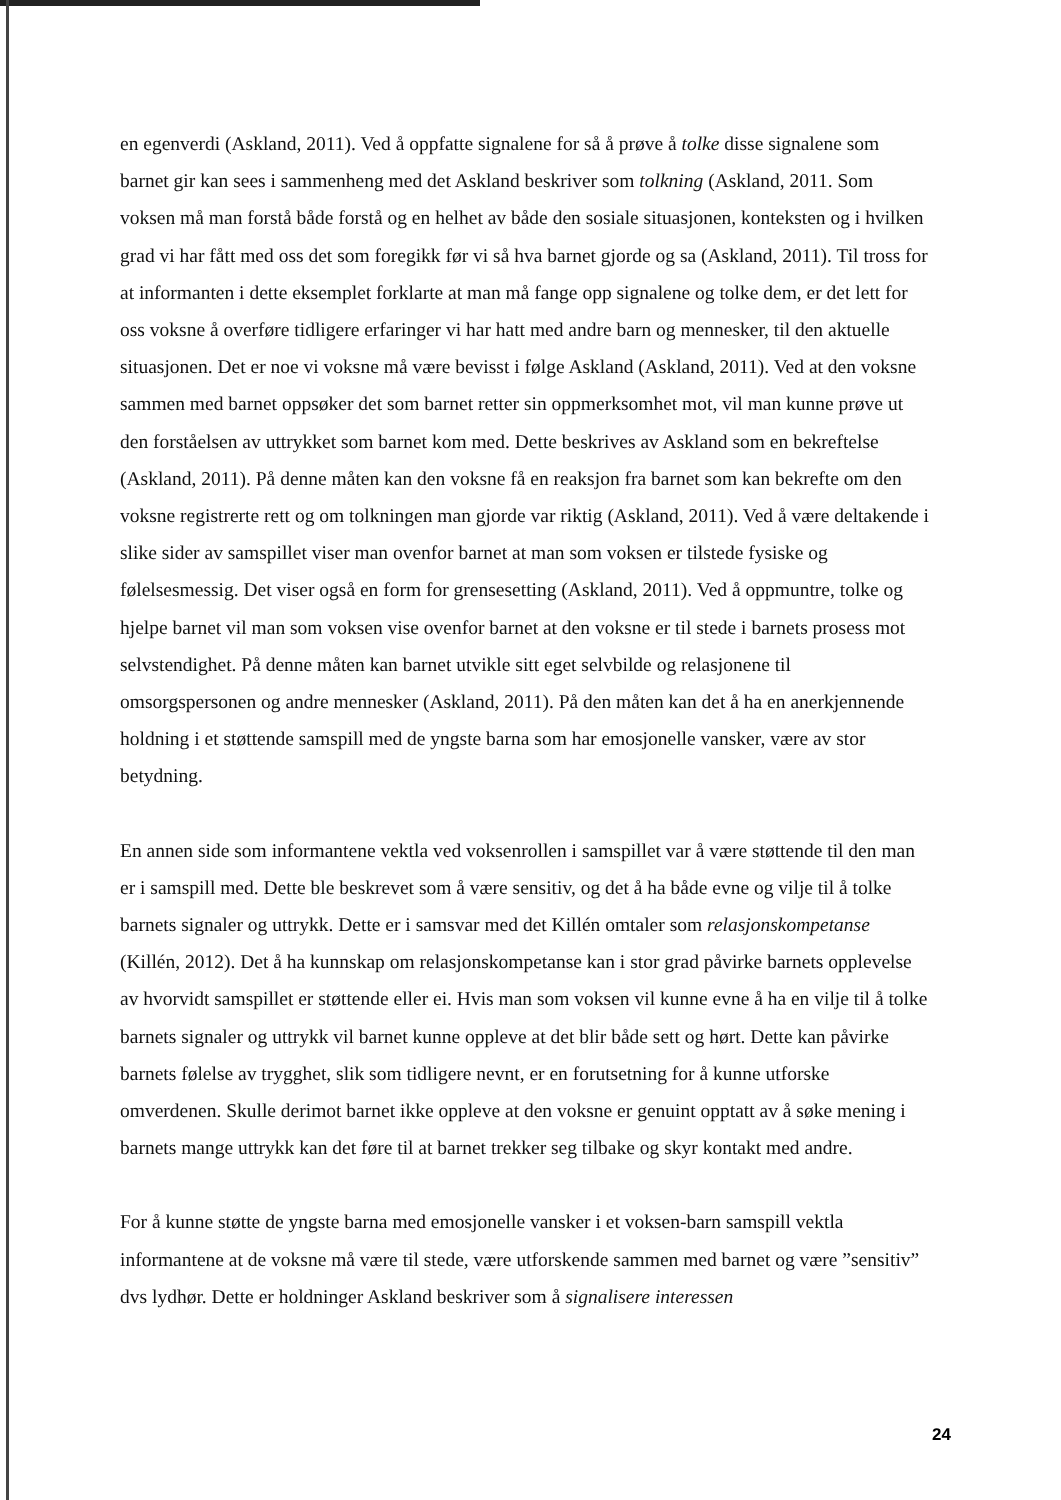en egenverdi (Askland, 2011). Ved å oppfatte signalene for så å prøve å tolke disse signalene som barnet gir kan sees i sammenheng med det Askland beskriver som tolkning (Askland, 2011. Som voksen må man forstå både forstå og en helhet av både den sosiale situasjonen, konteksten og i hvilken grad vi har fått med oss det som foregikk før vi så hva barnet gjorde og sa (Askland, 2011). Til tross for at informanten i dette eksemplet forklarte at man må fange opp signalene og tolke dem, er det lett for oss voksne å overføre tidligere erfaringer vi har hatt med andre barn og mennesker, til den aktuelle situasjonen. Det er noe vi voksne må være bevisst i følge Askland (Askland, 2011). Ved at den voksne sammen med barnet oppsøker det som barnet retter sin oppmerksomhet mot, vil man kunne prøve ut den forståelsen av uttrykket som barnet kom med. Dette beskrives av Askland som en bekreftelse (Askland, 2011). På denne måten kan den voksne få en reaksjon fra barnet som kan bekrefte om den voksne registrerte rett og om tolkningen man gjorde var riktig (Askland, 2011). Ved å være deltakende i slike sider av samspillet viser man ovenfor barnet at man som voksen er tilstede fysiske og følelsesmessig. Det viser også en form for grensesetting (Askland, 2011). Ved å oppmuntre, tolke og hjelpe barnet vil man som voksen vise ovenfor barnet at den voksne er til stede i barnets prosess mot selvstendighet. På denne måten kan barnet utvikle sitt eget selvbilde og relasjonene til omsorgspersonen og andre mennesker (Askland, 2011). På den måten kan det å ha en anerkjennende holdning i et støttende samspill med de yngste barna som har emosjonelle vansker, være av stor betydning.
En annen side som informantene vektla ved voksenrollen i samspillet var å være støttende til den man er i samspill med. Dette ble beskrevet som å være sensitiv, og det å ha både evne og vilje til å tolke barnets signaler og uttrykk. Dette er i samsvar med det Killén omtaler som relasjonskompetanse (Killén, 2012). Det å ha kunnskap om relasjonskompetanse kan i stor grad påvirke barnets opplevelse av hvorvidt samspillet er støttende eller ei. Hvis man som voksen vil kunne evne å ha en vilje til å tolke barnets signaler og uttrykk vil barnet kunne oppleve at det blir både sett og hørt. Dette kan påvirke barnets følelse av trygghet, slik som tidligere nevnt, er en forutsetning for å kunne utforske omverdenen. Skulle derimot barnet ikke oppleve at den voksne er genuint opptatt av å søke mening i barnets mange uttrykk kan det føre til at barnet trekker seg tilbake og skyr kontakt med andre.
For å kunne støtte de yngste barna med emosjonelle vansker i et voksen-barn samspill vektla informantene at de voksne må være til stede, være utforskende sammen med barnet og være ”sensitiv” dvs lydhør. Dette er holdninger Askland beskriver som å signalisere interessen
24